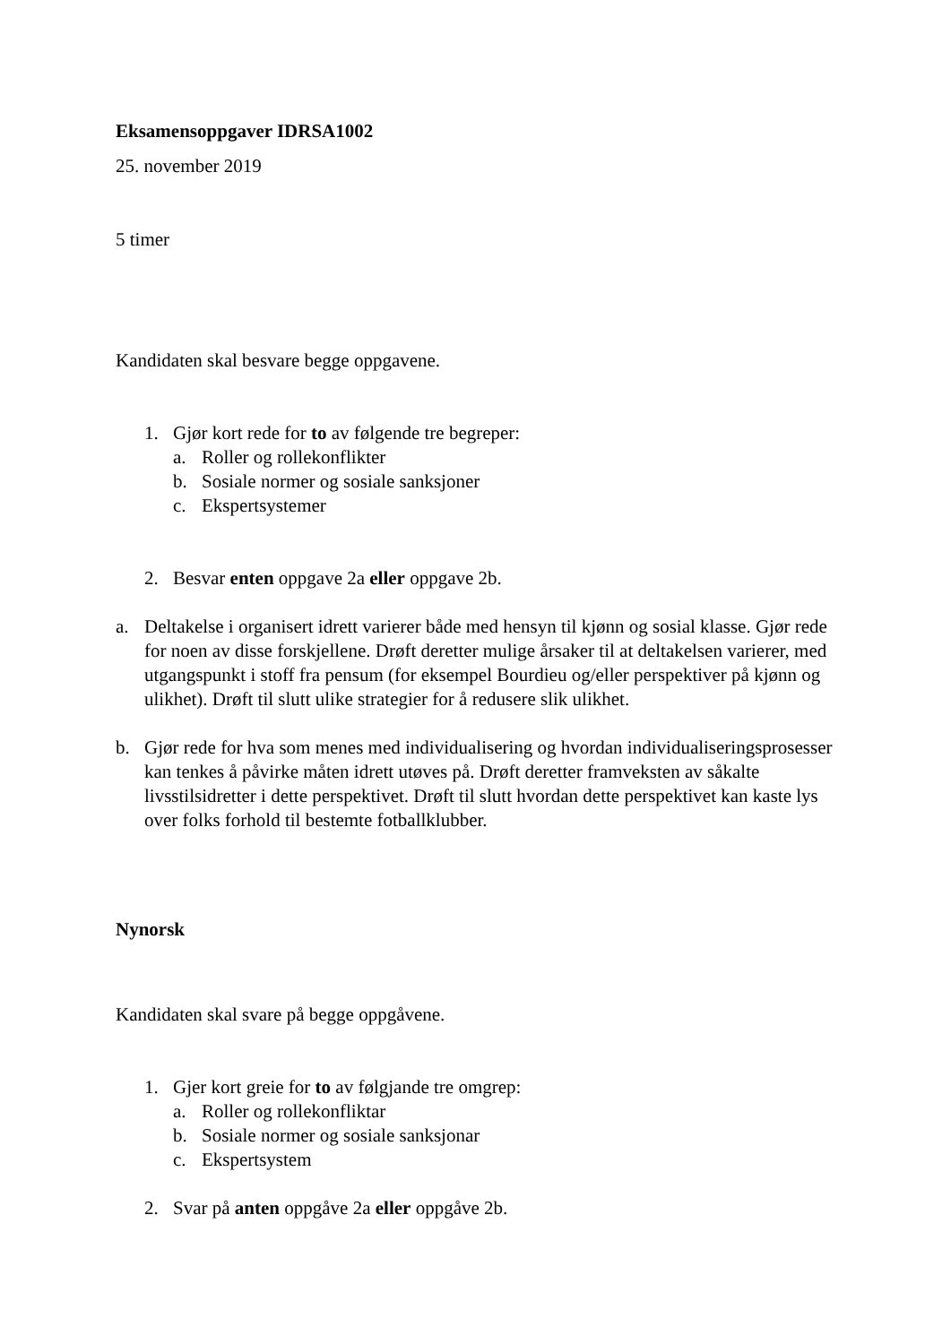Eksamensoppgaver IDRSA1002
25. november 2019
5 timer
Kandidaten skal besvare begge oppgavene.
1. Gjør kort rede for to av følgende tre begreper:
a. Roller og rollekonflikter
b. Sosiale normer og sosiale sanksjoner
c. Ekspertsystemer
2. Besvar enten oppgave 2a eller oppgave 2b.
a. Deltakelse i organisert idrett varierer både med hensyn til kjønn og sosial klasse. Gjør rede for noen av disse forskjellene. Drøft deretter mulige årsaker til at deltakelsen varierer, med utgangspunkt i stoff fra pensum (for eksempel Bourdieu og/eller perspektiver på kjønn og ulikhet). Drøft til slutt ulike strategier for å redusere slik ulikhet.
b. Gjør rede for hva som menes med individualisering og hvordan individualiseringsprosesser kan tenkes å påvirke måten idrett utøves på. Drøft deretter framveksten av såkalte livsstilsidretter i dette perspektivet. Drøft til slutt hvordan dette perspektivet kan kaste lys over folks forhold til bestemte fotballklubber.
Nynorsk
Kandidaten skal svare på begge oppgåvene.
1. Gjer kort greie for to av følgjande tre omgrep:
a. Roller og rollekonfliktar
b. Sosiale normer og sosiale sanksjonar
c. Ekspertsystem
2. Svar på anten oppgåve 2a eller oppgåve 2b.